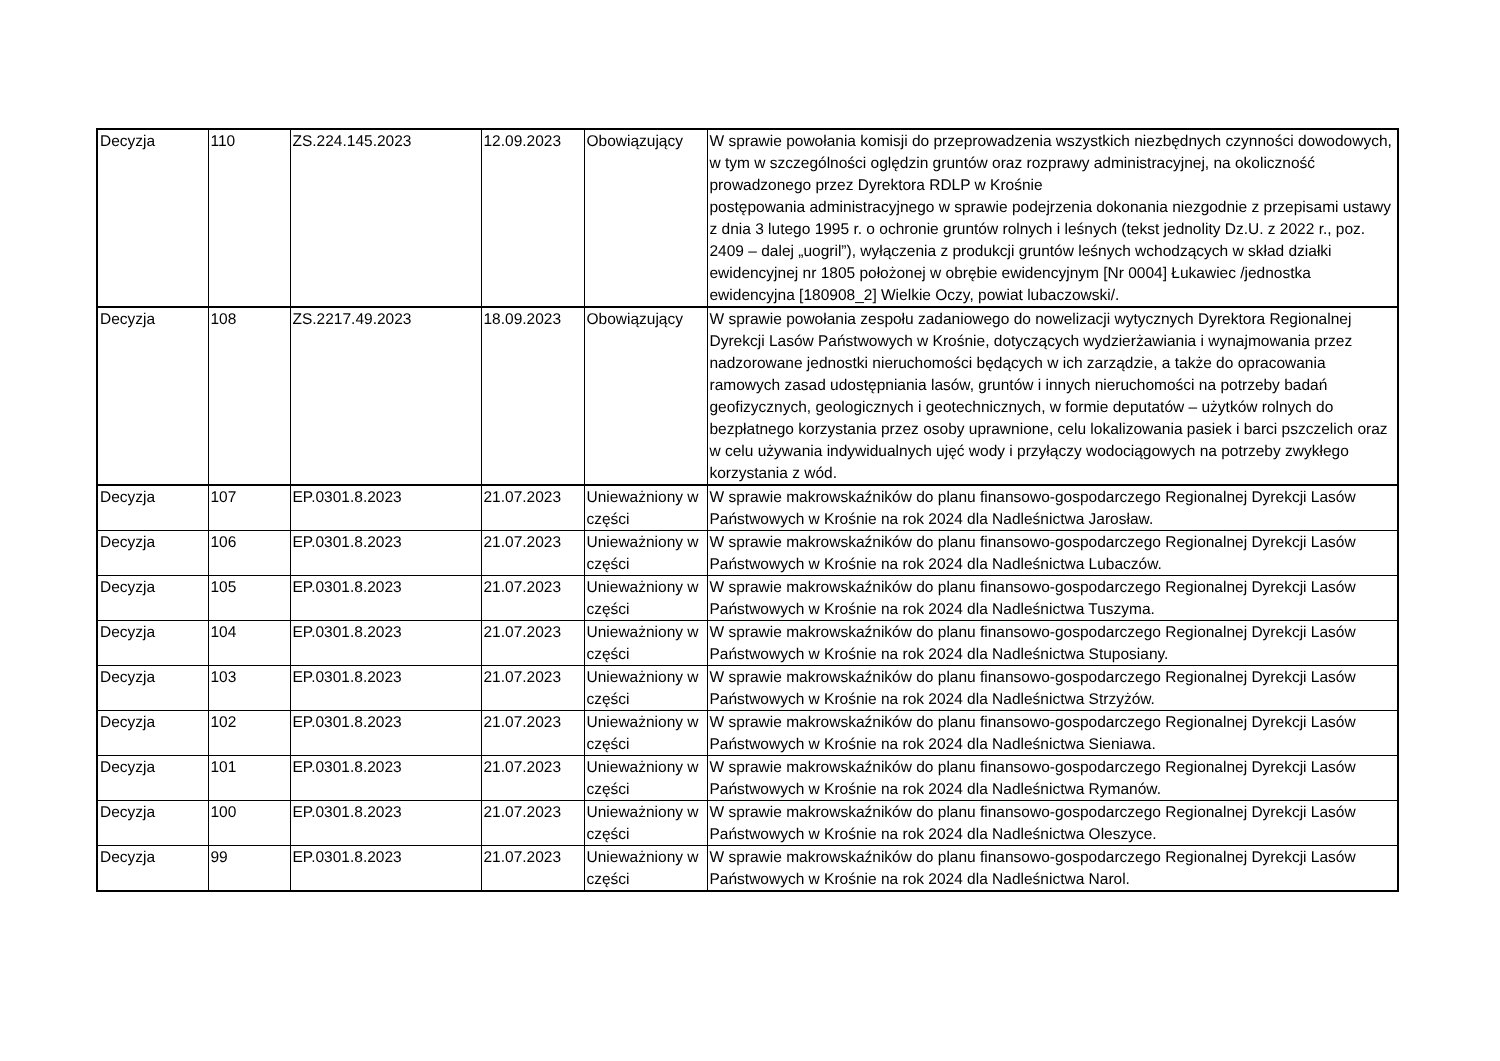| Decyzja | 110 | ZS.224.145.2023 | 12.09.2023 | Obowiązujący | W sprawie powołania komisji do przeprowadzenia wszystkich niezbędnych czynności dowodowych, w tym w szczególności oględzin gruntów oraz rozprawy administracyjnej, na okoliczność prowadzonego przez Dyrektora RDLP w Krośnie postępowania administracyjnego w sprawie podejrzenia dokonania niezgodnie z przepisami ustawy z dnia 3 lutego 1995 r. o ochronie gruntów rolnych i leśnych (tekst jednolity Dz.U. z 2022 r., poz. 2409 – dalej „uogril”), wyłączenia z produkcji gruntów leśnych wchodzących w skład działki ewidencyjnej nr 1805 położonej w obrębie ewidencyjnym [Nr 0004] Łukawiec /jednostka ewidencyjna [180908_2] Wielkie Oczy, powiat lubaczowski/. |
| Decyzja | 108 | ZS.2217.49.2023 | 18.09.2023 | Obowiązujący | W sprawie powołania zespołu zadaniowego do nowelizacji wytycznych Dyrektora Regionalnej Dyrekcji Lasów Państwowych w Krośnie, dotyczących wydzierżawiania i wynajmowania przez nadzorowane jednostki nieruchomości będących w ich zarządzie, a także do opracowania ramowych zasad udostępniania lasów, gruntów i innych nieruchomości na potrzeby badań geofizycznych, geologicznych i geotechnicznych, w formie deputatów – użytków rolnych do bezpłatnego korzystania przez osoby uprawnione, celu lokalizowania pasiek i barci pszczelich oraz w celu używania indywidualnych ujęć wody i przyłączy wodociągowych na potrzeby zwykłego korzystania z wód. |
| Decyzja | 107 | EP.0301.8.2023 | 21.07.2023 | Unieważniony w części | W sprawie makrowskaźników do planu finansowo-gospodarczego Regionalnej Dyrekcji Lasów Państwowych w Krośnie na rok 2024 dla Nadleśnictwa Jarosław. |
| Decyzja | 106 | EP.0301.8.2023 | 21.07.2023 | Unieważniony w części | W sprawie makrowskaźników do planu finansowo-gospodarczego Regionalnej Dyrekcji Lasów Państwowych w Krośnie na rok 2024 dla Nadleśnictwa Lubaczów. |
| Decyzja | 105 | EP.0301.8.2023 | 21.07.2023 | Unieważniony w części | W sprawie makrowskaźników do planu finansowo-gospodarczego Regionalnej Dyrekcji Lasów Państwowych w Krośnie na rok 2024 dla Nadleśnictwa Tuszyma. |
| Decyzja | 104 | EP.0301.8.2023 | 21.07.2023 | Unieważniony w części | W sprawie makrowskaźników do planu finansowo-gospodarczego Regionalnej Dyrekcji Lasów Państwowych w Krośnie na rok 2024 dla Nadleśnictwa Stuposiany. |
| Decyzja | 103 | EP.0301.8.2023 | 21.07.2023 | Unieważniony w części | W sprawie makrowskaźników do planu finansowo-gospodarczego Regionalnej Dyrekcji Lasów Państwowych w Krośnie na rok 2024 dla Nadleśnictwa Strzyżów. |
| Decyzja | 102 | EP.0301.8.2023 | 21.07.2023 | Unieważniony w części | W sprawie makrowskaźników do planu finansowo-gospodarczego Regionalnej Dyrekcji Lasów Państwowych w Krośnie na rok 2024 dla Nadleśnictwa Sieniawa. |
| Decyzja | 101 | EP.0301.8.2023 | 21.07.2023 | Unieważniony w części | W sprawie makrowskaźników do planu finansowo-gospodarczego Regionalnej Dyrekcji Lasów Państwowych w Krośnie na rok 2024 dla Nadleśnictwa Rymanów. |
| Decyzja | 100 | EP.0301.8.2023 | 21.07.2023 | Unieważniony w części | W sprawie makrowskaźników do planu finansowo-gospodarczego Regionalnej Dyrekcji Lasów Państwowych w Krośnie na rok 2024 dla Nadleśnictwa Oleszyce. |
| Decyzja | 99 | EP.0301.8.2023 | 21.07.2023 | Unieważniony w części | W sprawie makrowskaźników do planu finansowo-gospodarczego Regionalnej Dyrekcji Lasów Państwowych w Krośnie na rok 2024 dla Nadleśnictwa Narol. |